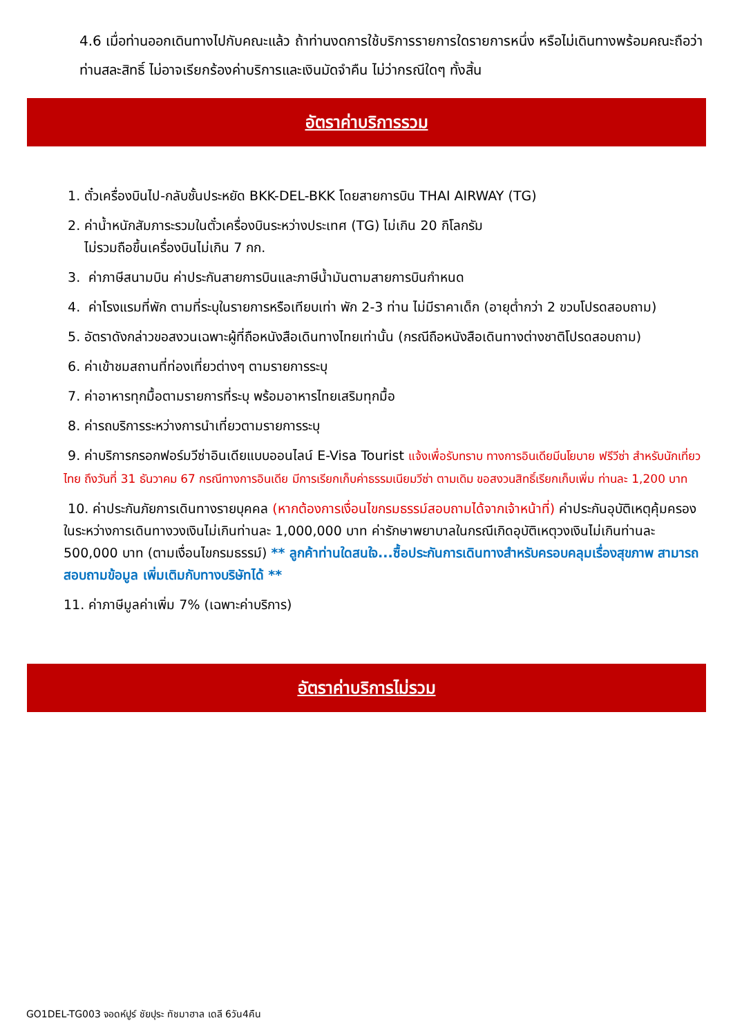4.6 เมื่อท่านออกเดินทางไปกับคณะแล้ว ถ้าท่านงดการใช้บริการรายการใดรายการหนึ่ง หรือไม่เดินทางพร้อมคณะถือว่าท่านสละสิทธิ์ ไม่อาจเรียกร้องค่าบริการและเงินมัดจำคืน ไม่ว่ากรณีใดๆ ทั้งสิ้น
อัตราค่าบริการรวม
1. ตั๋วเครื่องบินไป-กลับชั้นประหยัด BKK-DEL-BKK โดยสายการบิน THAI AIRWAY (TG)
2. ค่าน้ำหนักสัมภาระรวมในตั๋วเครื่องบินระหว่างประเทศ (TG) ไม่เกิน 20 กิโลกรัม
ไม่รวมถือขึ้นเครื่องบินไม่เกิน 7 กก.
3. ค่าภาษีสนามบิน ค่าประกันสายการบินและภาษีน้ำมันตามสายการบินกำหนด
4. ค่าโรงแรมที่พัก ตามที่ระบุในรายการหรือเทียบเท่า พัก 2-3 ท่าน ไม่มีราคาเด็ก (อายุต่ำกว่า 2 ขวบโปรดสอบถาม)
5. อัตราดังกล่าวขอสงวนเฉพาะผู้ที่ถือหนังสือเดินทางไทยเท่านั้น (กรณีถือหนังสือเดินทางต่างชาติโปรดสอบถาม)
6. ค่าเข้าชมสถานที่ท่องเที่ยวต่างๆ ตามรายการระบุ
7. ค่าอาหารทุกมื้อตามรายการที่ระบุ พร้อมอาหารไทยเสริมทุกมื้อ
8. ค่ารถบริการระหว่างการนำเที่ยวตามรายการระบุ
9. ค่าบริการกรอกฟอร์มวีซ่าอินเดียแบบออนไลน์ E-Visa Tourist แจ้งเพื่อรับทราบ ทางการอินเดียมีนโยบาย ฟรีวีซ่า สำหรับนักเที่ยวไทย ถึงวันที่ 31 ธันวาคม 67 กรณีทางการอินเดีย มีการเรียกเก็บค่าธรรมเนียมวีซ่า ตามเดิม ขอสงวนสิทธิ์เรียกเก็บเพิ่ม ท่านละ 1,200 บาท
10. ค่าประกันภัยการเดินทางรายบุคคล (หากต้องการเงื่อนไขกรมธรรม์สอบถามได้จากเจ้าหน้าที่) ค่าประกันอุบัติเหตุคุ้มครองในระหว่างการเดินทางวงเงินไม่เกินท่านละ 1,000,000 บาท ค่ารักษาพยาบาลในกรณีเกิดอุบัติเหตุวงเงินไม่เกินท่านละ 500,000 บาท (ตามเงื่อนไขกรมธรรม์) ** ลูกค้าท่านใดสนใจ...ซื้อประกันการเดินทางสำหรับครอบคลุมเรื่องสุขภาพ สามารถสอบถามข้อมูล เพิ่มเติมกับทางบริษัทได้ **
11. ค่าภาษีมูลค่าเพิ่ม 7% (เฉพาะค่าบริการ)
อัตราค่าบริการไม่รวม
GO1DEL-TG003 จอดห์ปูร์ ชัยปุระ ทัชมาฮาล เดลี 6วัน4คืน